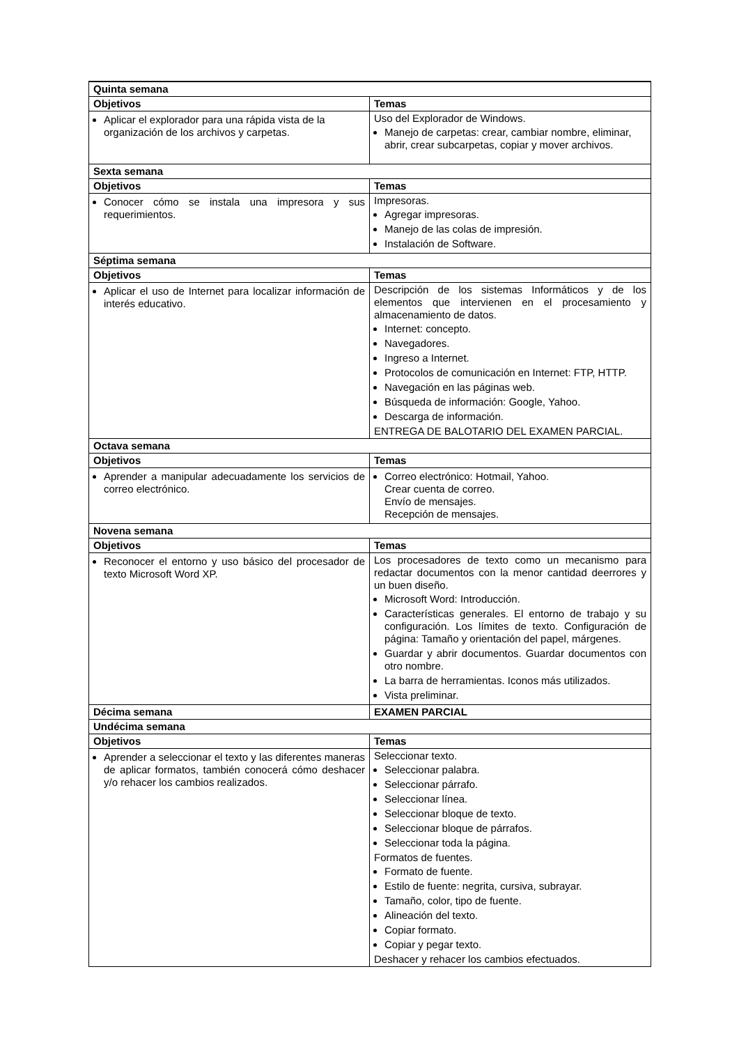| Quinta semana | |
| --- | --- |
| Objetivos | Temas |
| Aplicar el explorador para una rápida vista de la organización de los archivos y carpetas. | Uso del Explorador de Windows. Manejo de carpetas: crear, cambiar nombre, eliminar, abrir, crear subcarpetas, copiar y mover archivos. |
| Sexta semana | |
| Objetivos | Temas |
| Conocer cómo se instala una impresora y sus requerimientos. | Impresoras. Agregar impresoras. Manejo de las colas de impresión. Instalación de Software. |
| Séptima semana | |
| Objetivos | Temas |
| Aplicar el uso de Internet para localizar información de interés educativo. | Descripción de los sistemas Informáticos y de los elementos que intervienen en el procesamiento y almacenamiento de datos. Internet: concepto. Navegadores. Ingreso a Internet. Protocolos de comunicación en Internet: FTP, HTTP. Navegación en las páginas web. Búsqueda de información: Google, Yahoo. Descarga de información. ENTREGA DE BALOTARIO DEL EXAMEN PARCIAL. |
| Octava semana | |
| Objetivos | Temas |
| Aprender a manipular adecuadamente los servicios de correo electrónico. | Correo electrónico: Hotmail, Yahoo. Crear cuenta de correo. Envío de mensajes. Recepción de mensajes. |
| Novena semana | |
| Objetivos | Temas |
| Reconocer el entorno y uso básico del procesador de texto Microsoft Word XP. | Los procesadores de texto como un mecanismo para redactar documentos con la menor cantidad deerrores y un buen diseño. Microsoft Word: Introducción. Características generales. El entorno de trabajo y su configuración. Los límites de texto. Configuración de página: Tamaño y orientación del papel, márgenes. Guardar y abrir documentos. Guardar documentos con otro nombre. La barra de herramientas. Iconos más utilizados. Vista preliminar. |
| Décima semana | EXAMEN PARCIAL |
| Undécima semana | |
| Objetivos | Temas |
| Aprender a seleccionar el texto y las diferentes maneras de aplicar formatos, también conocerá cómo deshacer y/o rehacer los cambios realizados. | Seleccionar texto. Seleccionar palabra. Seleccionar párrafo. Seleccionar línea. Seleccionar bloque de texto. Seleccionar bloque de párrafos. Seleccionar toda la página. Formatos de fuentes. Formato de fuente. Estilo de fuente: negrita, cursiva, subrayar. Tamaño, color, tipo de fuente. Alineación del texto. Copiar formato. Copiar y pegar texto. Deshacer y rehacer los cambios efectuados. |